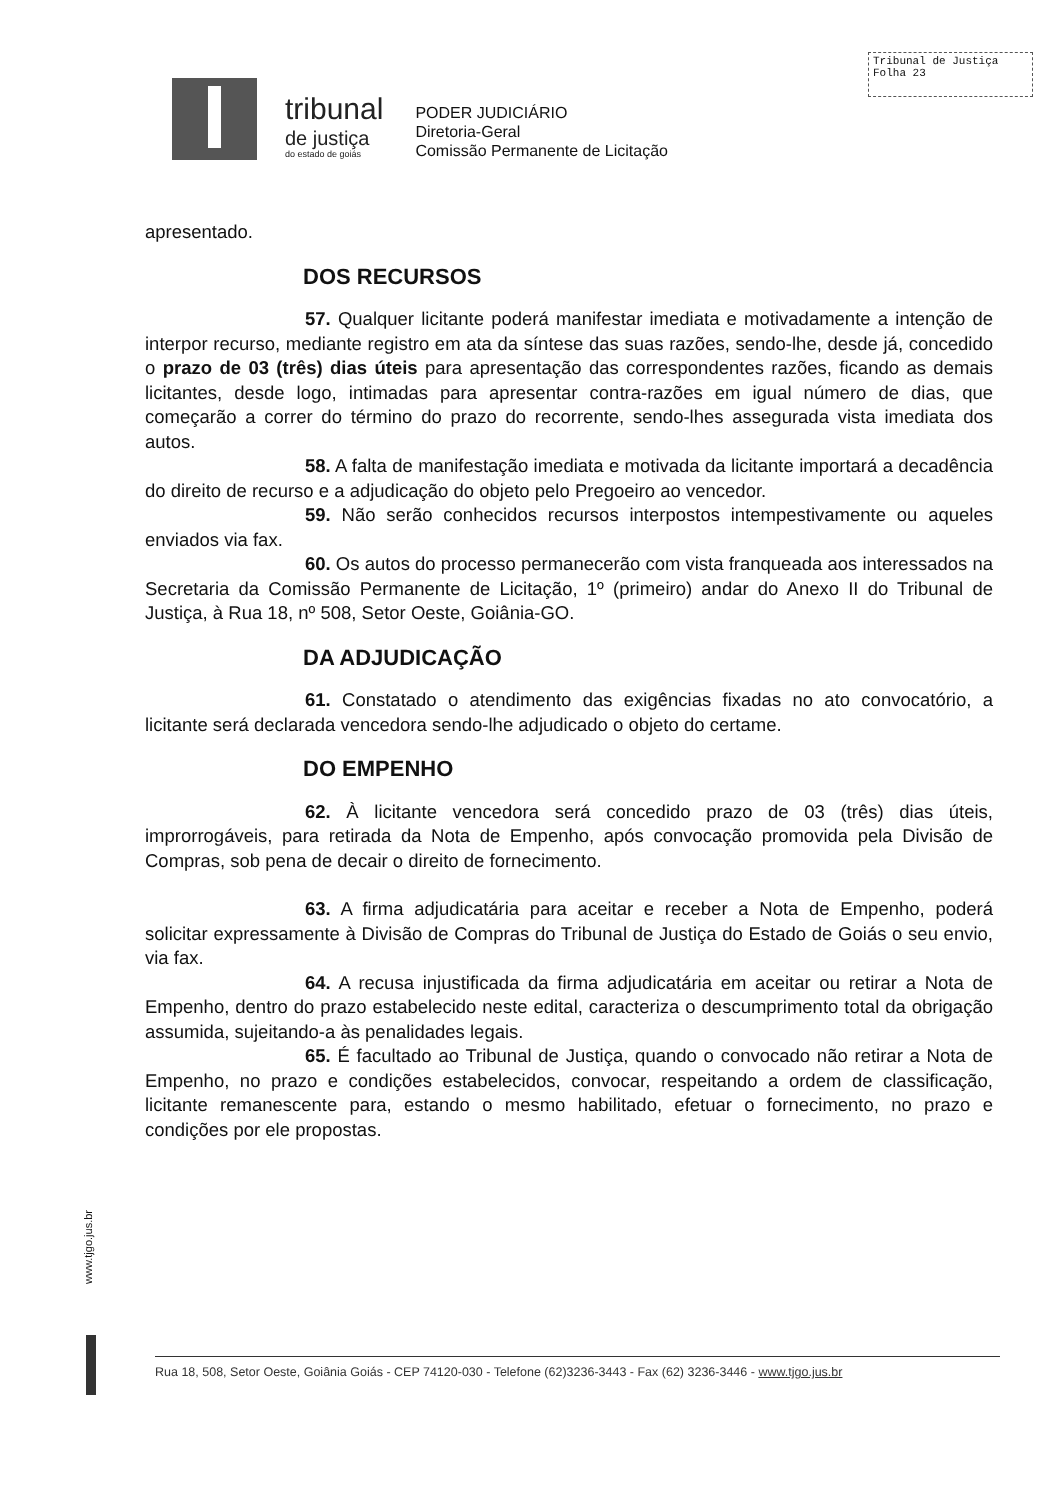Tribunal de Justiça
Folha 23
tribunal
de justiça
do estado de goiás
PODER JUDICIÁRIO
Diretoria-Geral
Comissão Permanente de Licitação
apresentado.
DOS RECURSOS
57. Qualquer licitante poderá manifestar imediata e motivadamente a intenção de interpor recurso, mediante registro em ata da síntese das suas razões, sendo-lhe, desde já, concedido o prazo de 03 (três) dias úteis para apresentação das correspondentes razões, ficando as demais licitantes, desde logo, intimadas para apresentar contra-razões em igual número de dias, que começarão a correr do término do prazo do recorrente, sendo-lhes assegurada vista imediata dos autos.
58. A falta de manifestação imediata e motivada da licitante importará a decadência do direito de recurso e a adjudicação do objeto pelo Pregoeiro ao vencedor.
59. Não serão conhecidos recursos interpostos intempestivamente ou aqueles enviados via fax.
60. Os autos do processo permanecerão com vista franqueada aos interessados na Secretaria da Comissão Permanente de Licitação, 1º (primeiro) andar do Anexo II do Tribunal de Justiça, à Rua 18, nº 508, Setor Oeste, Goiânia-GO.
DA ADJUDICAÇÃO
61. Constatado o atendimento das exigências fixadas no ato convocatório, a licitante será declarada vencedora sendo-lhe adjudicado o objeto do certame.
DO EMPENHO
62. À licitante vencedora será concedido prazo de 03 (três) dias úteis, improrrogáveis, para retirada da Nota de Empenho, após convocação promovida pela Divisão de Compras, sob pena de decair o direito de fornecimento.
63. A firma adjudicatária para aceitar e receber a Nota de Empenho, poderá solicitar expressamente à Divisão de Compras do Tribunal de Justiça do Estado de Goiás o seu envio, via fax.
64. A recusa injustificada da firma adjudicatária em aceitar ou retirar a Nota de Empenho, dentro do prazo estabelecido neste edital, caracteriza o descumprimento total da obrigação assumida, sujeitando-a às penalidades legais.
65. É facultado ao Tribunal de Justiça, quando o convocado não retirar a Nota de Empenho, no prazo e condições estabelecidos, convocar, respeitando a ordem de classificação, licitante remanescente para, estando o mesmo habilitado, efetuar o fornecimento, no prazo e condições por ele propostas.
www.tjgo.jus.br
Rua 18, 508, Setor Oeste, Goiânia Goiás - CEP 74120-030 - Telefone (62)3236-3443 - Fax (62) 3236-3446 - www.tjgo.jus.br